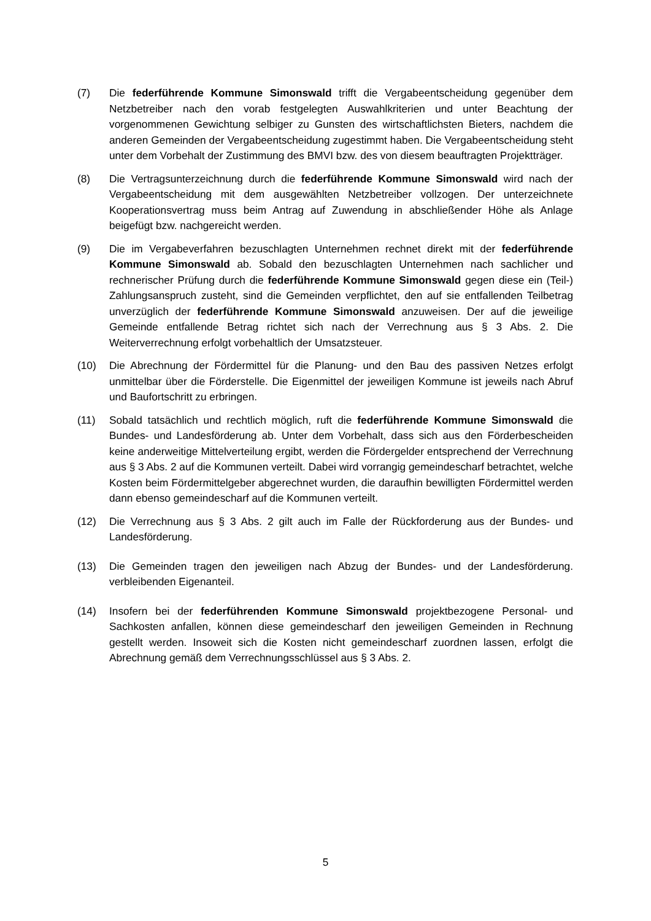(7) Die federführende Kommune Simonswald trifft die Vergabeentscheidung gegenüber dem Netzbetreiber nach den vorab festgelegten Auswahlkriterien und unter Beachtung der vorgenommenen Gewichtung selbiger zu Gunsten des wirtschaftlichsten Bieters, nachdem die anderen Gemeinden der Vergabeentscheidung zugestimmt haben. Die Vergabeentscheidung steht unter dem Vorbehalt der Zustimmung des BMVI bzw. des von diesem beauftragten Projektträger.
(8) Die Vertragsunterzeichnung durch die federführende Kommune Simonswald wird nach der Vergabeentscheidung mit dem ausgewählten Netzbetreiber vollzogen. Der unterzeichnete Kooperationsvertrag muss beim Antrag auf Zuwendung in abschließender Höhe als Anlage beigefügt bzw. nachgereicht werden.
(9) Die im Vergabeverfahren bezuschlagten Unternehmen rechnet direkt mit der federführende Kommune Simonswald ab. Sobald den bezuschlagten Unternehmen nach sachlicher und rechnerischer Prüfung durch die federführende Kommune Simonswald gegen diese ein (Teil-) Zahlungsanspruch zusteht, sind die Gemeinden verpflichtet, den auf sie entfallenden Teilbetrag unverzüglich der federführende Kommune Simonswald anzuweisen. Der auf die jeweilige Gemeinde entfallende Betrag richtet sich nach der Verrechnung aus § 3 Abs. 2. Die Weiterverrechnung erfolgt vorbehaltlich der Umsatzsteuer.
(10) Die Abrechnung der Fördermittel für die Planung- und den Bau des passiven Netzes erfolgt unmittelbar über die Förderstelle. Die Eigenmittel der jeweiligen Kommune ist jeweils nach Abruf und Baufortschritt zu erbringen.
(11) Sobald tatsächlich und rechtlich möglich, ruft die federführende Kommune Simonswald die Bundes- und Landesförderung ab. Unter dem Vorbehalt, dass sich aus den Förderbescheiden keine anderweitige Mittelverteilung ergibt, werden die Fördergelder entsprechend der Verrechnung aus § 3 Abs. 2 auf die Kommunen verteilt. Dabei wird vorrangig gemeindescharf betrachtet, welche Kosten beim Fördermittelgeber abgerechnet wurden, die daraufhin bewilligten Fördermittel werden dann ebenso gemeindescharf auf die Kommunen verteilt.
(12) Die Verrechnung aus § 3 Abs. 2 gilt auch im Falle der Rückforderung aus der Bundes- und Landesförderung.
(13) Die Gemeinden tragen den jeweiligen nach Abzug der Bundes- und der Landesförderung. verbleibenden Eigenanteil.
(14) Insofern bei der federführenden Kommune Simonswald projektbezogene Personal- und Sachkosten anfallen, können diese gemeindescharf den jeweiligen Gemeinden in Rechnung gestellt werden. Insoweit sich die Kosten nicht gemeindescharf zuordnen lassen, erfolgt die Abrechnung gemäß dem Verrechnungsschlüssel aus § 3 Abs. 2.
5